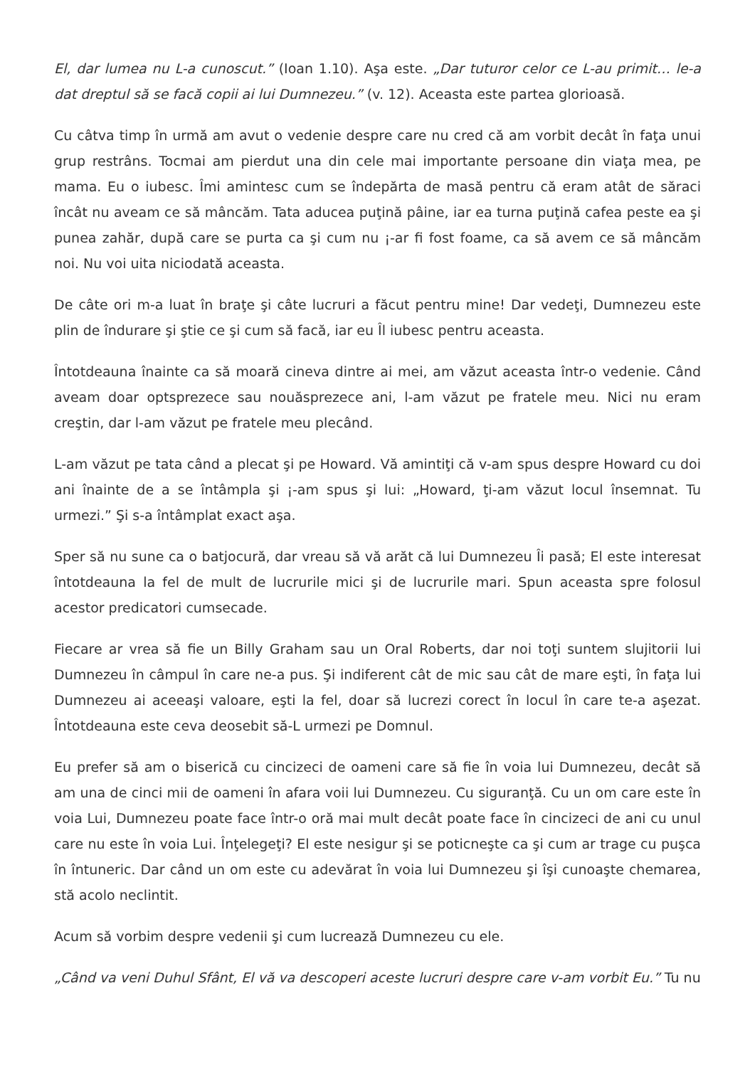El, dar lumea nu L-a cunoscut.” (Ioan 1.10). Aşa este. „Dar tuturor celor ce L-au primit… le-a dat dreptul să se facă copii ai lui Dumnezeu.” (v. 12). Aceasta este partea glorioasă.
Cu câtva timp în urmă am avut o vedenie despre care nu cred că am vorbit decât în faţa unui grup restrâns. Tocmai am pierdut una din cele mai importante persoane din viaţa mea, pe mama. Eu o iubesc. Îmi amintesc cum se îndepărta de masă pentru că eram atât de săraci încât nu aveam ce să mâncăm. Tata aducea puţină pâine, iar ea turna puţină cafea peste ea şi punea zahăr, după care se purta ca şi cum nu ¡-ar fi fost foame, ca să avem ce să mâncăm noi. Nu voi uita niciodată aceasta.
De câte ori m-a luat în braţe şi câte lucruri a făcut pentru mine! Dar vedeţi, Dumnezeu este plin de îndurare şi ştie ce şi cum să facă, iar eu Îl iubesc pentru aceasta.
Întotdeauna înainte ca să moară cineva dintre ai mei, am văzut aceasta într-o vedenie. Când aveam doar optsprezece sau nouăsprezece ani, l-am văzut pe fratele meu. Nici nu eram creştin, dar l-am văzut pe fratele meu plecând.
L-am văzut pe tata când a plecat şi pe Howard. Vă amintiţi că v-am spus despre Howard cu doi ani înainte de a se întâmpla şi ¡-am spus şi lui: „Howard, ţi-am văzut locul însemnat. Tu urmezi.” Şi s-a întâmplat exact aşa.
Sper să nu sune ca o batjocură, dar vreau să vă arăt că lui Dumnezeu Îi pasă; El este interesat întotdeauna la fel de mult de lucrurile mici şi de lucrurile mari. Spun aceasta spre folosul acestor predicatori cumsecade.
Fiecare ar vrea să fie un Billy Graham sau un Oral Roberts, dar noi toţi suntem slujitorii lui Dumnezeu în câmpul în care ne-a pus. Şi indiferent cât de mic sau cât de mare eşti, în faţa lui Dumnezeu ai aceeaşi valoare, eşti la fel, doar să lucrezi corect în locul în care te-a aşezat. Întotdeauna este ceva deosebit să-L urmezi pe Domnul.
Eu prefer să am o biserică cu cincizeci de oameni care să fie în voia lui Dumnezeu, decât să am una de cinci mii de oameni în afara voii lui Dumnezeu. Cu siguranţă. Cu un om care este în voia Lui, Dumnezeu poate face într-o oră mai mult decât poate face în cincizeci de ani cu unul care nu este în voia Lui. Înţelegeţi? El este nesigur şi se poticneşte ca şi cum ar trage cu puşca în întuneric. Dar când un om este cu adevărat în voia lui Dumnezeu şi îşi cunoaşte chemarea, stă acolo neclintit.
Acum să vorbim despre vedenii şi cum lucrează Dumnezeu cu ele.
„Când va veni Duhul Sfânt, El vă va descoperi aceste lucruri despre care v-am vorbit Eu.” Tu nu